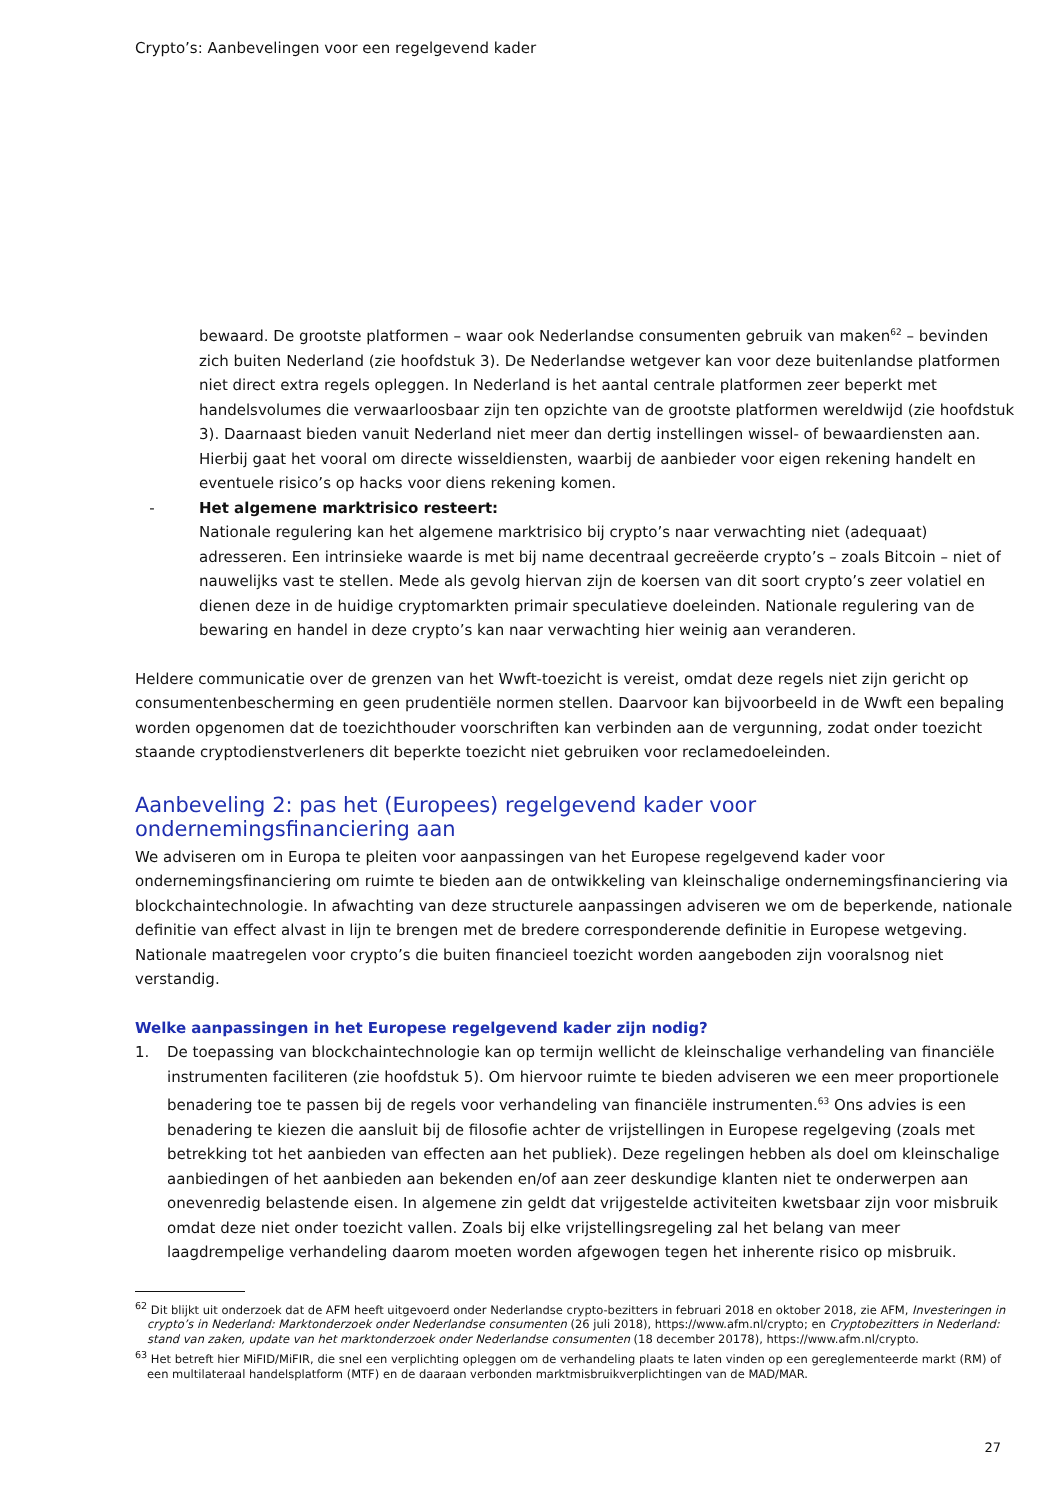Crypto’s: Aanbevelingen voor een regelgevend kader
bewaard. De grootste platformen – waar ook Nederlandse consumenten gebruik van maken<sup>62</sup> – bevinden zich buiten Nederland (zie hoofdstuk 3). De Nederlandse wetgever kan voor deze buitenlandse platformen niet direct extra regels opleggen. In Nederland is het aantal centrale platformen zeer beperkt met handelsvolumes die verwaarloosbaar zijn ten opzichte van de grootste platformen wereldwijd (zie hoofdstuk 3). Daarnaast bieden vanuit Nederland niet meer dan dertig instellingen wissel- of bewaardiensten aan. Hierbij gaat het vooral om directe wisseldiensten, waarbij de aanbieder voor eigen rekening handelt en eventuele risico’s op hacks voor diens rekening komen.
- Het algemene marktrisico resteert:
Nationale regulering kan het algemene marktrisico bij crypto’s naar verwachting niet (adequaat) adresseren. Een intrinsieke waarde is met bij name decentraal gecreëerde crypto’s – zoals Bitcoin – niet of nauwelijks vast te stellen. Mede als gevolg hiervan zijn de koersen van dit soort crypto’s zeer volatiel en dienen deze in de huidige cryptomarkten primair speculatieve doeleinden. Nationale regulering van de bewaring en handel in deze crypto’s kan naar verwachting hier weinig aan veranderen.
Heldere communicatie over de grenzen van het Wwft-toezicht is vereist, omdat deze regels niet zijn gericht op consumentenbescherming en geen prudentiële normen stellen. Daarvoor kan bijvoorbeeld in de Wwft een bepaling worden opgenomen dat de toezichthouder voorschriften kan verbinden aan de vergunning, zodat onder toezicht staande cryptodienstverleners dit beperkte toezicht niet gebruiken voor reclamedoeleinden.
Aanbeveling 2: pas het (Europees) regelgevend kader voor ondernemingsfinanciering aan
We adviseren om in Europa te pleiten voor aanpassingen van het Europese regelgevend kader voor ondernemingsfinanciering om ruimte te bieden aan de ontwikkeling van kleinschalige ondernemingsfinanciering via blockchaintechnologie. In afwachting van deze structurele aanpassingen adviseren we om de beperkende, nationale definitie van effect alvast in lijn te brengen met de bredere corresponderende definitie in Europese wetgeving. Nationale maatregelen voor crypto’s die buiten financieel toezicht worden aangeboden zijn vooralsnog niet verstandig.
Welke aanpassingen in het Europese regelgevend kader zijn nodig?
1. De toepassing van blockchaintechnologie kan op termijn wellicht de kleinschalige verhandeling van financiële instrumenten faciliteren (zie hoofdstuk 5). Om hiervoor ruimte te bieden adviseren we een meer proportionele benadering toe te passen bij de regels voor verhandeling van financiële instrumenten.<sup>63</sup> Ons advies is een benadering te kiezen die aansluit bij de filosofie achter de vrijstellingen in Europese regelgeving (zoals met betrekking tot het aanbieden van effecten aan het publiek). Deze regelingen hebben als doel om kleinschalige aanbiedingen of het aanbieden aan bekenden en/of aan zeer deskundige klanten niet te onderwerpen aan onevenredig belastende eisen. In algemene zin geldt dat vrijgestelde activiteiten kwetsbaar zijn voor misbruik omdat deze niet onder toezicht vallen. Zoals bij elke vrijstellingsregeling zal het belang van meer laagdrempelige verhandeling daarom moeten worden afgewogen tegen het inherente risico op misbruik.
<sup>62</sup> Dit blijkt uit onderzoek dat de AFM heeft uitgevoerd onder Nederlandse crypto-bezitters in februari 2018 en oktober 2018, zie AFM, Investeringen in crypto’s in Nederland: Marktonderzoek onder Nederlandse consumenten (26 juli 2018), https://www.afm.nl/crypto; en Cryptobezitters in Nederland: stand van zaken, update van het marktonderzoek onder Nederlandse consumenten (18 december 20178), https://www.afm.nl/crypto.
<sup>63</sup> Het betreft hier MiFID/MiFIR, die snel een verplichting opleggen om de verhandeling plaats te laten vinden op een gereglementeerde markt (RM) of een multilateraal handelsplatform (MTF) en de daaraan verbonden marktmisbruikverplichtingen van de MAD/MAR.
27